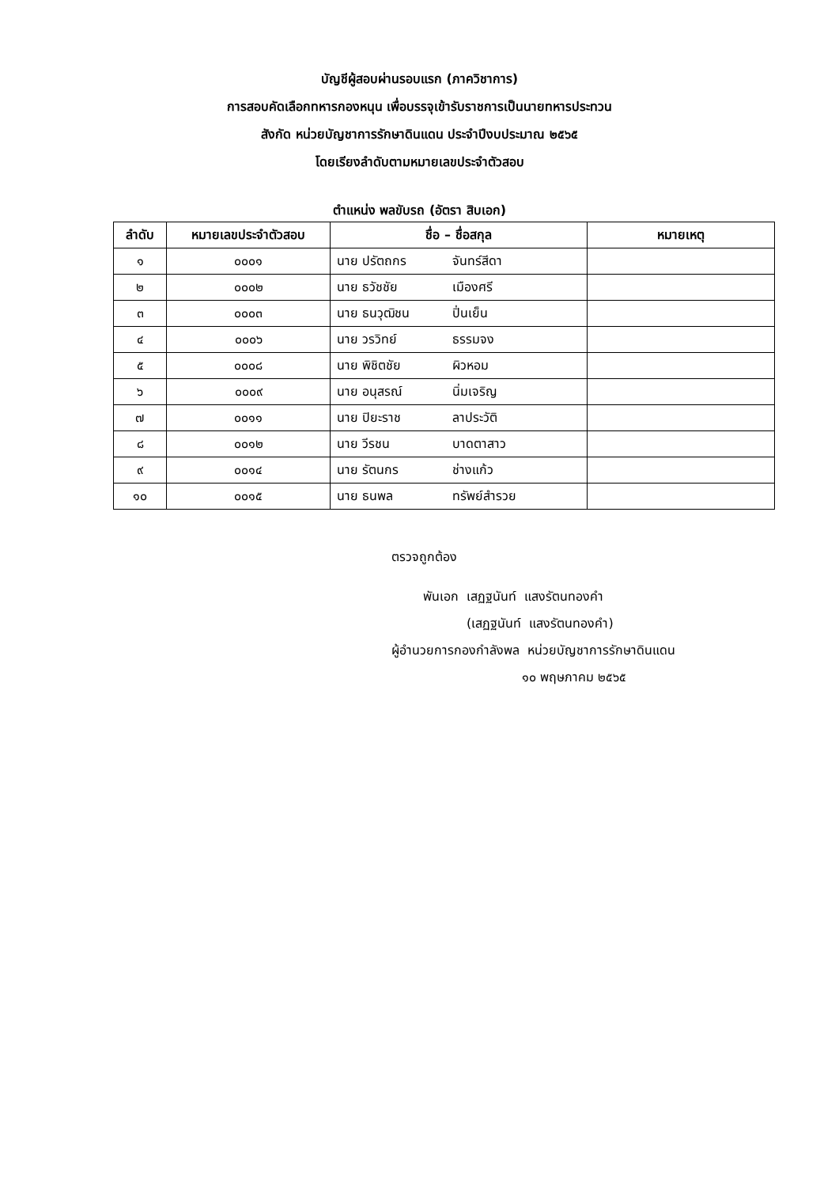บัญชีผู้สอบผ่านรอบแรก (ภาควิชาการ)
การสอบคัดเลือกทหารกองหนุน เพื่อบรรจุเข้ารับราชการเป็นนายทหารประทวน
สังกัด หน่วยบัญชาการรักษาดินแดน ประจำปีงบประมาณ ๒๕๖๕
โดยเรียงลำดับตามหมายเลขประจำตัวสอบ
ตำแหน่ง พลขับรถ (อัตรา สิบเอก)
| ลำดับ | หมายเลขประจำตัวสอบ | ชื่อ – ชื่อสกุล | | หมายเหตุ |
| --- | --- | --- | --- | --- |
| ๑ | ๐๐๐๑ | นาย ปรัตถกร | จันทร์สีดา | |
| ๒ | ๐๐๐๒ | นาย ธวัชชัย | เมืองศรี | |
| ๓ | ๐๐๐๓ | นาย ธนวุฒิชน | ปิ่นเย็น | |
| ๔ | ๐๐๐๖ | นาย วรวิทย์ | ธรรมจง | |
| ๕ | ๐๐๐๘ | นาย พิชิตชัย | ผิวหอม | |
| ๖ | ๐๐๐๙ | นาย อนุสรณ์ | นิ่มเจริญ | |
| ๗ | ๐๐๑๑ | นาย ปิยะราช | ลาประวัติ | |
| ๘ | ๐๐๑๒ | นาย วีรชน | บาดตาสาว | |
| ๙ | ๐๐๑๔ | นาย รัตนกร | ช่างแก้ว | |
| ๑๐ | ๐๐๑๕ | นาย ธนพล | ทรัพย์สำรวย | |
ตรวจถูกต้อง
พันเอก เสฏฐนันท์ แสงรัตนทองคำ
(เสฏฐนันท์ แสงรัตนทองคำ)
ผู้อำนวยการกองกำลังพล หน่วยบัญชาการรักษาดินแดน
๑๐ พฤษภาคม ๒๕๖๕